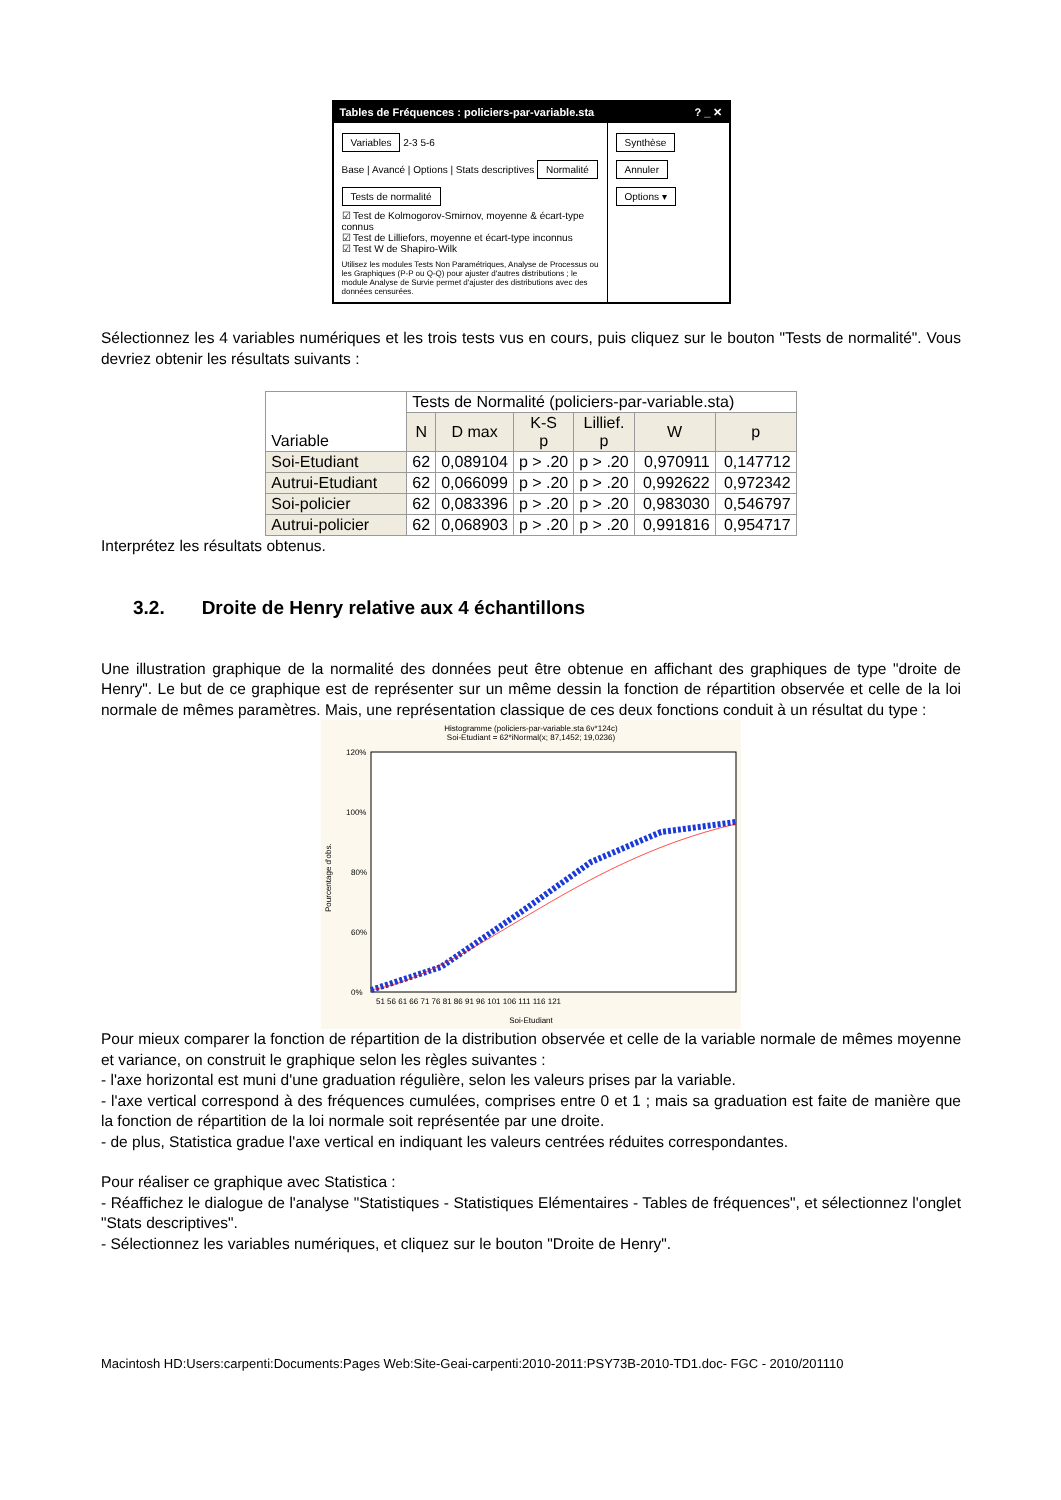Tables de Fréquences : policiers-par-variable.sta? _ ✕
Variables 2-3 5-6
Base | Avancé | Options | Stats descriptives Normalité
Tests de normalité
☑ Test de Kolmogorov-Smirnov, moyenne & écart-type connus
☑ Test de Lilliefors, moyenne et écart-type inconnus
☑ Test W de Shapiro-Wilk
Utilisez les modules Tests Non Paramétriques, Analyse de Processus ou les Graphiques (P-P ou Q-Q) pour ajuster d'autres distributions ; le module Analyse de Survie permet d'ajuster des distributions avec des données censurées.
Synthèse Annuler Options ▾
Sélectionnez les 4 variables numériques et les trois tests vus en cours, puis cliquez sur le bouton "Tests de normalité". Vous devriez obtenir les résultats suivants :
| Variable | Tests de Normalité (policiers-par-variable.sta) | | | | | |
| --- | --- | --- | --- | --- | --- | --- |
| | N | D max | K-S p | Lillief. p | W | p |
| Soi-Etudiant | 62 | 0,089104 | p > .20 | p > .20 | 0,970911 | 0,147712 |
| Autrui-Etudiant | 62 | 0,066099 | p > .20 | p > .20 | 0,992622 | 0,972342 |
| Soi-policier | 62 | 0,083396 | p > .20 | p > .20 | 0,983030 | 0,546797 |
| Autrui-policier | 62 | 0,068903 | p > .20 | p > .20 | 0,991816 | 0,954717 |
Interprétez les résultats obtenus.
3.2. Droite de Henry relative aux 4 échantillons
Une illustration graphique de la normalité des données peut être obtenue en affichant des graphiques de type "droite de Henry". Le but de ce graphique est de représenter sur un même dessin la fonction de répartition observée et celle de la loi normale de mêmes paramètres. Mais, une représentation classique de ces deux fonctions conduit à un résultat du type :
Histogramme (policiers-par-variable.sta 6v*124c)
Soi-Etudiant = 62*iNormal(x; 87,1452; 19,0236)
120%
100%
80%
60%
0%
Pourcentage d'obs.
51 56 61 66 71 76 81 86 91 96 101 106 111 116 121
Soi-Etudiant
Pour mieux comparer la fonction de répartition de la distribution observée et celle de la variable normale de mêmes moyenne et variance, on construit le graphique selon les règles suivantes :
- l'axe horizontal est muni d'une graduation régulière, selon les valeurs prises par la variable.
- l'axe vertical correspond à des fréquences cumulées, comprises entre 0 et 1 ; mais sa graduation est faite de manière que la fonction de répartition de la loi normale soit représentée par une droite.
- de plus, Statistica gradue l'axe vertical en indiquant les valeurs centrées réduites correspondantes.
Pour réaliser ce graphique avec Statistica :
- Réaffichez le dialogue de l'analyse "Statistiques - Statistiques Elémentaires - Tables de fréquences", et sélectionnez l'onglet "Stats descriptives".
- Sélectionnez les variables numériques, et cliquez sur le bouton "Droite de Henry".
Macintosh HD:Users:carpenti:Documents:Pages Web:Site-Geai-carpenti:2010-2011:PSY73B-2010-TD1.doc- FGC - 2010/201110